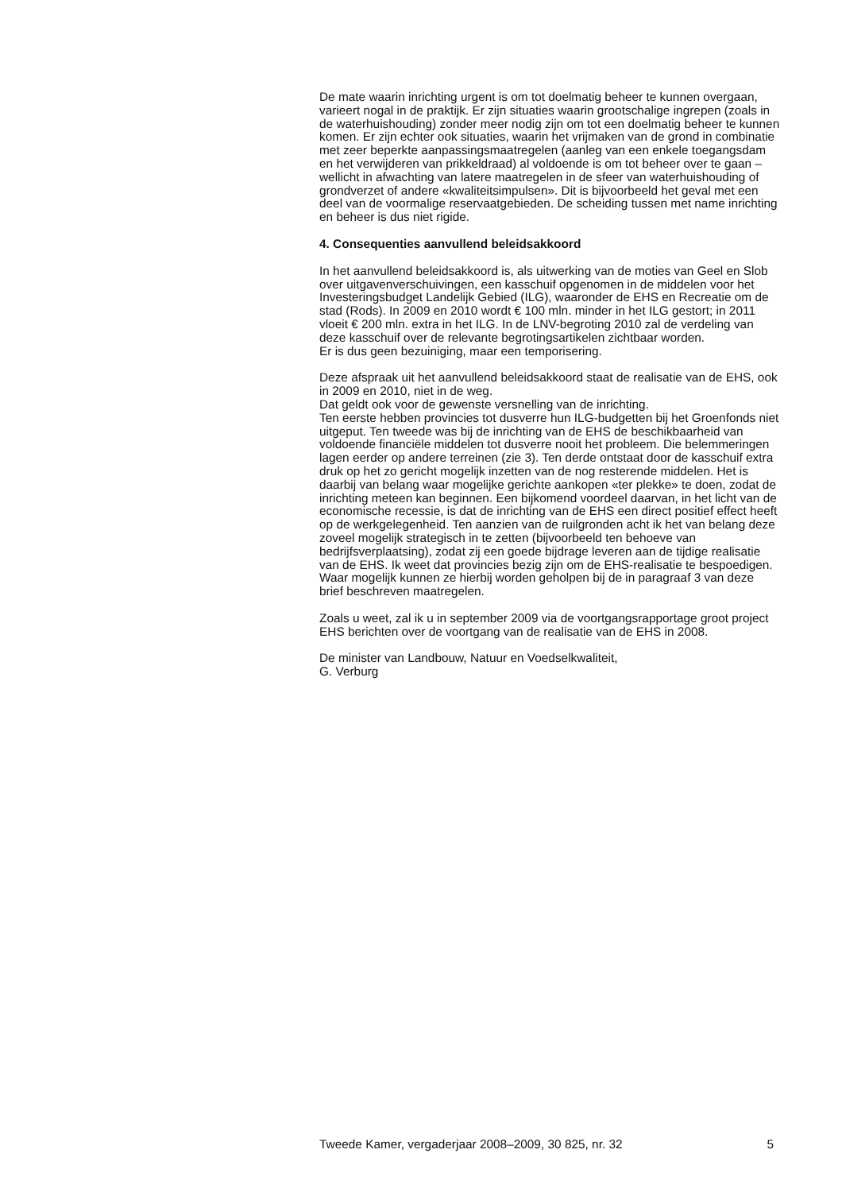De mate waarin inrichting urgent is om tot doelmatig beheer te kunnen overgaan, varieert nogal in de praktijk. Er zijn situaties waarin grootschalige ingrepen (zoals in de waterhuishouding) zonder meer nodig zijn om tot een doelmatig beheer te kunnen komen. Er zijn echter ook situaties, waarin het vrijmaken van de grond in combinatie met zeer beperkte aanpassingsmaatregelen (aanleg van een enkele toegangsdam en het verwijderen van prikkeldraad) al voldoende is om tot beheer over te gaan – wellicht in afwachting van latere maatregelen in de sfeer van waterhuishouding of grondverzet of andere «kwaliteitsimpulsen». Dit is bijvoorbeeld het geval met een deel van de voormalige reservaatgebieden. De scheiding tussen met name inrichting en beheer is dus niet rigide.
4. Consequenties aanvullend beleidsakkoord
In het aanvullend beleidsakkoord is, als uitwerking van de moties van Geel en Slob over uitgavenverschuivingen, een kasschuif opgenomen in de middelen voor het Investeringsbudget Landelijk Gebied (ILG), waaronder de EHS en Recreatie om de stad (Rods). In 2009 en 2010 wordt € 100 mln. minder in het ILG gestort; in 2011 vloeit € 200 mln. extra in het ILG. In de LNV-begroting 2010 zal de verdeling van deze kasschuif over de relevante begrotingsartikelen zichtbaar worden.
Er is dus geen bezuiniging, maar een temporisering.
Deze afspraak uit het aanvullend beleidsakkoord staat de realisatie van de EHS, ook in 2009 en 2010, niet in de weg.
Dat geldt ook voor de gewenste versnelling van de inrichting.
Ten eerste hebben provincies tot dusverre hun ILG-budgetten bij het Groenfonds niet uitgeput. Ten tweede was bij de inrichting van de EHS de beschikbaarheid van voldoende financiële middelen tot dusverre nooit het probleem. Die belemmeringen lagen eerder op andere terreinen (zie 3). Ten derde ontstaat door de kasschuif extra druk op het zo gericht mogelijk inzetten van de nog resterende middelen. Het is daarbij van belang waar mogelijke gerichte aankopen «ter plekke» te doen, zodat de inrichting meteen kan beginnen. Een bijkomend voordeel daarvan, in het licht van de economische recessie, is dat de inrichting van de EHS een direct positief effect heeft op de werkgelegenheid. Ten aanzien van de ruilgronden acht ik het van belang deze zoveel mogelijk strategisch in te zetten (bijvoorbeeld ten behoeve van bedrijfsverplaatsing), zodat zij een goede bijdrage leveren aan de tijdige realisatie van de EHS. Ik weet dat provincies bezig zijn om de EHS-realisatie te bespoedigen. Waar mogelijk kunnen ze hierbij worden geholpen bij de in paragraaf 3 van deze brief beschreven maatregelen.
Zoals u weet, zal ik u in september 2009 via de voortgangsrapportage groot project EHS berichten over de voortgang van de realisatie van de EHS in 2008.
De minister van Landbouw, Natuur en Voedselkwaliteit,
G. Verburg
Tweede Kamer, vergaderjaar 2008–2009, 30 825, nr. 32 5